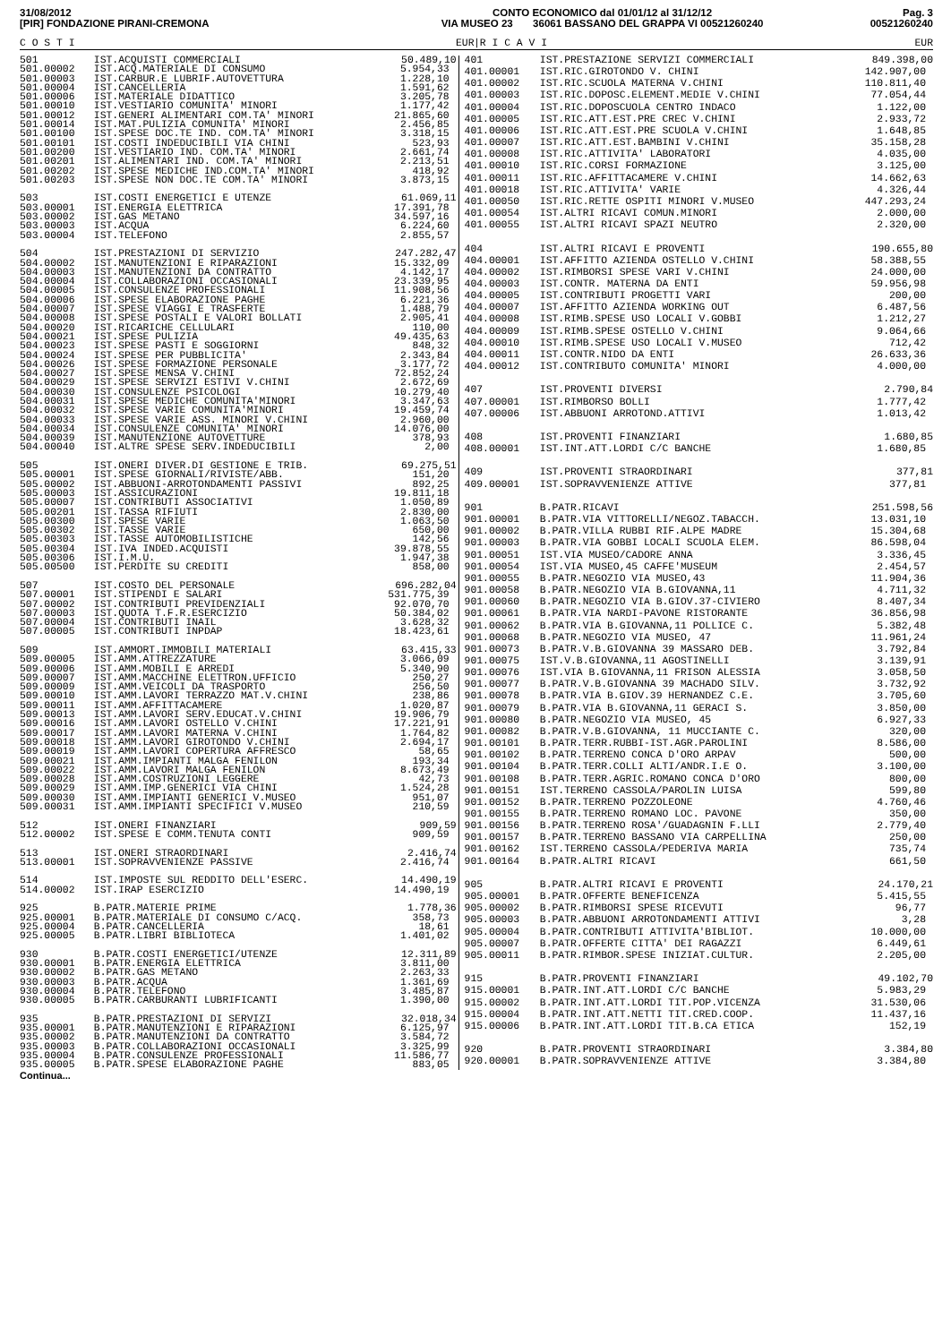31/08/2012
[PIR] FONDAZIONE PIRANI-CREMONA
CONTO ECONOMICO dal 01/01/12 al 31/12/12
VIA MUSEO 23 36061 BASSANO DEL GRAPPA VI 00521260240
Pag. 3
00521260240
C O S T I EUR |R I C A V I EUR
| 501 | IST.ACQUISTI COMMERCIALI | 50.489,10 |
| 501.00002 | IST.ACQ.MATERIALE DI CONSUMO | 5.954,33 |
| 501.00003 | IST.CARBUR.E LUBRIF.AUTOVETTURA | 1.228,10 |
| 501.00004 | IST.CANCELLERIA | 1.591,62 |
| 501.00006 | IST.MATERIALE DIDATTICO | 3.205,78 |
| 501.00010 | IST.VESTIARIO COMUNITA' MINORI | 1.177,42 |
| 501.00012 | IST.GENERI ALIMENTARI COM.TA' MINORI | 21.865,60 |
| 501.00014 | IST.MAT.PULIZIA COMUNITA' MINORI | 2.456,85 |
| 501.00100 | IST.SPESE DOC.TE IND. COM.TA' MINORI | 3.318,15 |
| 501.00101 | IST.COSTI INDEDUCIBILI VIA CHINI | 523,93 |
| 501.00200 | IST.VESTIARIO IND. COM.TA' MINORI | 2.661,74 |
| 501.00201 | IST.ALIMENTARI IND. COM.TA' MINORI | 2.213,51 |
| 501.00202 | IST.SPESE MEDICHE IND.COM.TA' MINORI | 418,92 |
| 501.00203 | IST.SPESE NON DOC.TE COM.TA' MINORI | 3.873,15 |
| 503 | IST.COSTI ENERGETICI E UTENZE | 61.069,11 |
| 503.00001 | IST.ENERGIA ELETTRICA | 17.391,78 |
| 503.00002 | IST.GAS METANO | 34.597,16 |
| 503.00003 | IST.ACQUA | 6.224,60 |
| 503.00004 | IST.TELEFONO | 2.855,57 |
| 504 | IST.PRESTAZIONI DI SERVIZIO | 247.282,47 |
| 504.00002 | IST.MANUTENZIONI E RIPARAZIONI | 15.332,09 |
| 504.00003 | IST.MANUTENZIONI DA CONTRATTO | 4.142,17 |
| 504.00004 | IST.COLLABORAZIONI OCCASIONALI | 23.339,95 |
| 504.00005 | IST.CONSULENZE PROFESSIONALI | 11.908,56 |
| 504.00006 | IST.SPESE ELABORAZIONE PAGHE | 6.221,36 |
| 504.00007 | IST.SPESE VIAGGI E TRASFERTE | 1.488,79 |
| 504.00008 | IST.SPESE POSTALI E VALORI BOLLATI | 2.905,41 |
| 504.00020 | IST.RICARICHE CELLULARI | 110,00 |
| 504.00021 | IST.SPESE PULIZIA | 49.435,63 |
| 504.00023 | IST.SPESE PASTI E SOGGIORNI | 848,32 |
| 504.00024 | IST.SPESE PER PUBBLICITA' | 2.343,84 |
| 504.00026 | IST.SPESE FORMAZIONE PERSONALE | 3.177,72 |
| 504.00027 | IST.SPESE MENSA V.CHINI | 72.852,24 |
| 504.00029 | IST.SPESE SERVIZI ESTIVI V.CHINI | 2.672,69 |
| 504.00030 | IST.CONSULENZE PSICOLOGI | 10.279,40 |
| 504.00031 | IST.SPESE MEDICHE COMUNITA'MINORI | 3.347,63 |
| 504.00032 | IST.SPESE VARIE COMUNITA'MINORI | 19.459,74 |
| 504.00033 | IST.SPESE VARIE ASS. MINORI V.CHINI | 2.960,00 |
| 504.00034 | IST.CONSULENZE COMUNITA' MINORI | 14.076,00 |
| 504.00039 | IST.MANUTENZIONE AUTOVETTURE | 378,93 |
| 504.00040 | IST.ALTRE SPESE SERV.INDEDUCIBILI | 2,00 |
| 505 | IST.ONERI DIVER.DI GESTIONE E TRIB. | 69.275,51 |
| 505.00001 | IST.SPESE GIORNALI/RIVISTE/ABB. | 151,20 |
| 505.00002 | IST.ABBUONI-ARROTONDAMENTI PASSIVI | 892,25 |
| 505.00003 | IST.ASSICURAZIONI | 19.811,18 |
| 505.00007 | IST.CONTRIBUTI ASSOCIATIVI | 1.050,89 |
| 505.00201 | IST.TASSA RIFIUTI | 2.830,00 |
| 505.00300 | IST.SPESE VARIE | 1.063,50 |
| 505.00302 | IST.TASSE VARIE | 650,00 |
| 505.00303 | IST.TASSE AUTOMOBILISTICHE | 142,56 |
| 505.00304 | IST.IVA INDED.ACQUISTI | 39.878,55 |
| 505.00306 | IST.I.M.U. | 1.947,38 |
| 505.00500 | IST.PERDITE SU CREDITI | 858,00 |
| 507 | IST.COSTO DEL PERSONALE | 696.282,04 |
| 507.00001 | IST.STIPENDI E SALARI | 531.775,39 |
| 507.00002 | IST.CONTRIBUTI PREVIDENZIALI | 92.070,70 |
| 507.00003 | IST.QUOTA T.F.R.ESERCIZIO | 50.384,02 |
| 507.00004 | IST.CONTRIBUTI INAIL | 3.628,32 |
| 507.00005 | IST.CONTRIBUTI INPDAP | 18.423,61 |
| 509 | IST.AMMORT.IMMOBILI MATERIALI | 63.415,33 |
| 509.00005 | IST.AMM.ATTREZZATURE | 3.066,09 |
| 509.00006 | IST.AMM.MOBILI E ARREDI | 5.340,90 |
| 509.00007 | IST.AMM.MACCHINE ELETTRON.UFFICIO | 250,27 |
| 509.00009 | IST.AMM.VEICOLI DA TRASPORTO | 256,50 |
| 509.00010 | IST.AMM.LAVORI TERRAZZO MAT.V.CHINI | 238,86 |
| 509.00011 | IST.AMM.AFFITTACAMERE | 1.020,87 |
| 509.00013 | IST.AMM.LAVORI SERV.EDUCAT.V.CHINI | 19.906,79 |
| 509.00016 | IST.AMM.LAVORI OSTELLO V.CHINI | 17.221,91 |
| 509.00017 | IST.AMM.LAVORI MATERNA V.CHINI | 1.764,82 |
| 509.00018 | IST.AMM.LAVORI GIROTONDO V.CHINI | 2.694,17 |
| 509.00019 | IST.AMM.LAVORI COPERTURA AFFRESCO | 58,65 |
| 509.00021 | IST.AMM.IMPIANTI MALGA FENILON | 193,34 |
| 509.00022 | IST.AMM.LAVORI MALGA FENILON | 8.673,49 |
| 509.00028 | IST.AMM.COSTRUZIONI LEGGERE | 42,73 |
| 509.00029 | IST.AMM.IMP.GENERICI VIA CHINI | 1.524,28 |
| 509.00030 | IST.AMM.IMPIANTI GENERICI V.MUSEO | 951,07 |
| 509.00031 | IST.AMM.IMPIANTI SPECIFICI V.MUSEO | 210,59 |
| 512 | IST.ONERI FINANZIARI | 909,59 |
| 512.00002 | IST.SPESE E COMM.TENUTA CONTI | 909,59 |
| 513 | IST.ONERI STRAORDINARI | 2.416,74 |
| 513.00001 | IST.SOPRAVVENIENZE PASSIVE | 2.416,74 |
| 514 | IST.IMPOSTE SUL REDDITO DELL'ESERC. | 14.490,19 |
| 514.00002 | IST.IRAP ESERCIZIO | 14.490,19 |
| 925 | B.PATR.MATERIE PRIME | 1.778,36 |
| 925.00001 | B.PATR.MATERIALE DI CONSUMO C/ACQ. | 358,73 |
| 925.00004 | B.PATR.CANCELLERIA | 18,61 |
| 925.00005 | B.PATR.LIBRI BIBLIOTECA | 1.401,02 |
| 930 | B.PATR.COSTI ENERGETICI/UTENZE | 12.311,89 |
| 930.00001 | B.PATR.ENERGIA ELETTRICA | 3.811,00 |
| 930.00002 | B.PATR.GAS METANO | 2.263,33 |
| 930.00003 | B.PATR.ACQUA | 1.361,69 |
| 930.00004 | B.PATR.TELEFONO | 3.485,87 |
| 930.00005 | B.PATR.CARBURANTI LUBRIFICANTI | 1.390,00 |
| 935 | B.PATR.PRESTAZIONI DI SERVIZI | 32.018,34 |
| 935.00001 | B.PATR.MANUTENZIONI E RIPARAZIONI | 6.125,97 |
| 935.00002 | B.PATR.MANUTENZIONI DA CONTRATTO | 3.584,72 |
| 935.00003 | B.PATR.COLLABORAZIONI OCCASIONALI | 3.325,99 |
| 935.00004 | B.PATR.CONSULENZE PROFESSIONALI | 11.586,77 |
| 935.00005 | B.PATR.SPESE ELABORAZIONE PAGHE | 883,05 |
| 401 | IST.PRESTAZIONE SERVIZI COMMERCIALI | 849.398,00 |
| 401.00001 | IST.RIC.GIROTONDO V. CHINI | 142.907,00 |
| 401.00002 | IST.RIC.SCUOLA MATERNA V.CHINI | 110.811,40 |
| 401.00003 | IST.RIC.DOPOSC.ELEMENT.MEDIE V.CHINI | 77.054,44 |
| 401.00004 | IST.RIC.DOPOSCUOLA CENTRO INDACO | 1.122,00 |
| 401.00005 | IST.RIC.ATT.EST.PRE CREC V.CHINI | 2.933,72 |
| 401.00006 | IST.RIC.ATT.EST.PRE SCUOLA V.CHINI | 1.648,85 |
| 401.00007 | IST.RIC.ATT.EST.BAMBINI V.CHINI | 35.158,28 |
| 401.00008 | IST.RIC.ATTIVITA' LABORATORI | 4.035,00 |
| 401.00010 | IST.RIC.CORSI FORMAZIONE | 3.125,00 |
| 401.00011 | IST.RIC.AFFITTACAMERE V.CHINI | 14.662,63 |
| 401.00018 | IST.RIC.ATTIVITA' VARIE | 4.326,44 |
| 401.00050 | IST.RIC.RETTE OSPITI MINORI V.MUSEO | 447.293,24 |
| 401.00054 | IST.ALTRI RICAVI COMUN.MINORI | 2.000,00 |
| 401.00055 | IST.ALTRI RICAVI SPAZI NEUTRO | 2.320,00 |
| 404 | IST.ALTRI RICAVI E PROVENTI | 190.655,80 |
| 404.00001 | IST.AFFITTO AZIENDA OSTELLO V.CHINI | 58.388,55 |
| 404.00002 | IST.RIMBORSI SPESE VARI V.CHINI | 24.000,00 |
| 404.00003 | IST.CONTR. MATERNA DA ENTI | 59.956,98 |
| 404.00005 | IST.CONTRIBUTI PROGETTI VARI | 200,00 |
| 404.00007 | IST.AFFITTO AZIENDA WORKING OUT | 6.487,56 |
| 404.00008 | IST.RIMB.SPESE USO LOCALI V.GOBBI | 1.212,27 |
| 404.00009 | IST.RIMB.SPESE OSTELLO V.CHINI | 9.064,66 |
| 404.00010 | IST.RIMB.SPESE USO LOCALI V.MUSEO | 712,42 |
| 404.00011 | IST.CONTR.NIDO DA ENTI | 26.633,36 |
| 404.00012 | IST.CONTRIBUTO COMUNITA' MINORI | 4.000,00 |
| 407 | IST.PROVENTI DIVERSI | 2.790,84 |
| 407.00001 | IST.RIMBORSO BOLLI | 1.777,42 |
| 407.00006 | IST.ABBUONI ARROTOND.ATTIVI | 1.013,42 |
| 408 | IST.PROVENTI FINANZIARI | 1.680,85 |
| 408.00001 | IST.INT.ATT.LORDI C/C BANCHE | 1.680,85 |
| 409 | IST.PROVENTI STRAORDINARI | 377,81 |
| 409.00001 | IST.SOPRAVVENIENZE ATTIVE | 377,81 |
| 901 | B.PATR.RICAVI | 251.598,56 |
| 901.00001 | B.PATR.VIA VITTORELLI/NEGOZ.TABACCH. | 13.031,10 |
| 901.00002 | B.PATR.VILLA RUBBI RIF.ALPE MADRE | 15.304,68 |
| 901.00003 | B.PATR.VIA GOBBI LOCALI SCUOLA ELEM. | 86.598,04 |
| 901.00051 | IST.VIA MUSEO/CADORE ANNA | 3.336,45 |
| 901.00054 | IST.VIA MUSEO,45 CAFFE'MUSEUM | 2.454,57 |
| 901.00055 | B.PATR.NEGOZIO VIA MUSEO,43 | 11.904,36 |
| 901.00058 | B.PATR.NEGOZIO VIA B.GIOVANNA,11 | 4.711,32 |
| 901.00060 | B.PATR.NEGOZIO VIA B.GIOV.37-CIVIERO | 8.407,34 |
| 901.00061 | B.PATR.VIA NARDI-PAVONE RISTORANTE | 36.856,98 |
| 901.00062 | B.PATR.VIA B.GIOVANNA,11 POLLICE C. | 5.382,48 |
| 901.00068 | B.PATR.NEGOZIO VIA MUSEO, 47 | 11.961,24 |
| 901.00073 | B.PATR.V.B.GIOVANNA 39 MASSARO DEB. | 3.792,84 |
| 901.00075 | IST.V.B.GIOVANNA,11 AGOSTINELLI | 3.139,91 |
| 901.00076 | IST.VIA B.GIOVANNA,11 FRISON ALESSIA | 3.058,50 |
| 901.00077 | B.PATR.V.B.GIOVANNA 39 MACHADO SILV. | 3.732,92 |
| 901.00078 | B.PATR.VIA B.GIOV.39 HERNANDEZ C.E. | 3.705,60 |
| 901.00079 | B.PATR.VIA B.GIOVANNA,11 GERACI S. | 3.850,00 |
| 901.00080 | B.PATR.NEGOZIO VIA MUSEO, 45 | 6.927,33 |
| 901.00082 | B.PATR.V.B.GIOVANNA, 11 MUCCIANTE C. | 320,00 |
| 901.00101 | B.PATR.TERR.RUBBI-IST.AGR.PAROLINI | 8.586,00 |
| 901.00102 | B.PATR.TERRENO CONCA D'ORO ARPAV | 500,00 |
| 901.00104 | B.PATR.TERR.COLLI ALTI/ANDR.I.E O. | 3.100,00 |
| 901.00108 | B.PATR.TERR.AGRIC.ROMANO CONCA D'ORO | 800,00 |
| 901.00151 | IST.TERRENO CASSOLA/PAROLIN LUISA | 599,80 |
| 901.00152 | B.PATR.TERRENO POZZOLEONE | 4.760,46 |
| 901.00155 | B.PATR.TERRENO ROMANO LOC. PAVONE | 350,00 |
| 901.00156 | B.PATR.TERRENO ROSA'/GUADAGNIN F.LLI | 2.779,40 |
| 901.00157 | B.PATR.TERRENO BASSANO VIA CARPELLINA | 250,00 |
| 901.00162 | IST.TERRENO CASSOLA/PEDERIVA MARIA | 735,74 |
| 901.00164 | B.PATR.ALTRI RICAVI | 661,50 |
| 905 | B.PATR.ALTRI RICAVI E PROVENTI | 24.170,21 |
| 905.00001 | B.PATR.OFFERTE BENEFICENZA | 5.415,55 |
| 905.00002 | B.PATR.RIMBORSI SPESE RICEVUTI | 96,77 |
| 905.00003 | B.PATR.ABBUONI ARROTONDAMENTI ATTIVI | 3,28 |
| 905.00004 | B.PATR.CONTRIBUTI ATTIVITA'BIBLIOT. | 10.000,00 |
| 905.00007 | B.PATR.OFFERTE CITTA' DEI RAGAZZI | 6.449,61 |
| 905.00011 | B.PATR.RIMBOR.SPESE INIZIAT.CULTUR. | 2.205,00 |
| 915 | B.PATR.PROVENTI FINANZIARI | 49.102,70 |
| 915.00001 | B.PATR.INT.ATT.LORDI C/C BANCHE | 5.983,29 |
| 915.00002 | B.PATR.INT.ATT.LORDI TIT.POP.VICENZA | 31.530,06 |
| 915.00004 | B.PATR.INT.ATT.NETTI TIT.CRED.COOP. | 11.437,16 |
| 915.00006 | B.PATR.INT.ATT.LORDI TIT.B.CA ETICA | 152,19 |
| 920 | B.PATR.PROVENTI STRAORDINARI | 3.384,80 |
| 920.00001 | B.PATR.SOPRAVVENIENZE ATTIVE | 3.384,80 |
Continua...